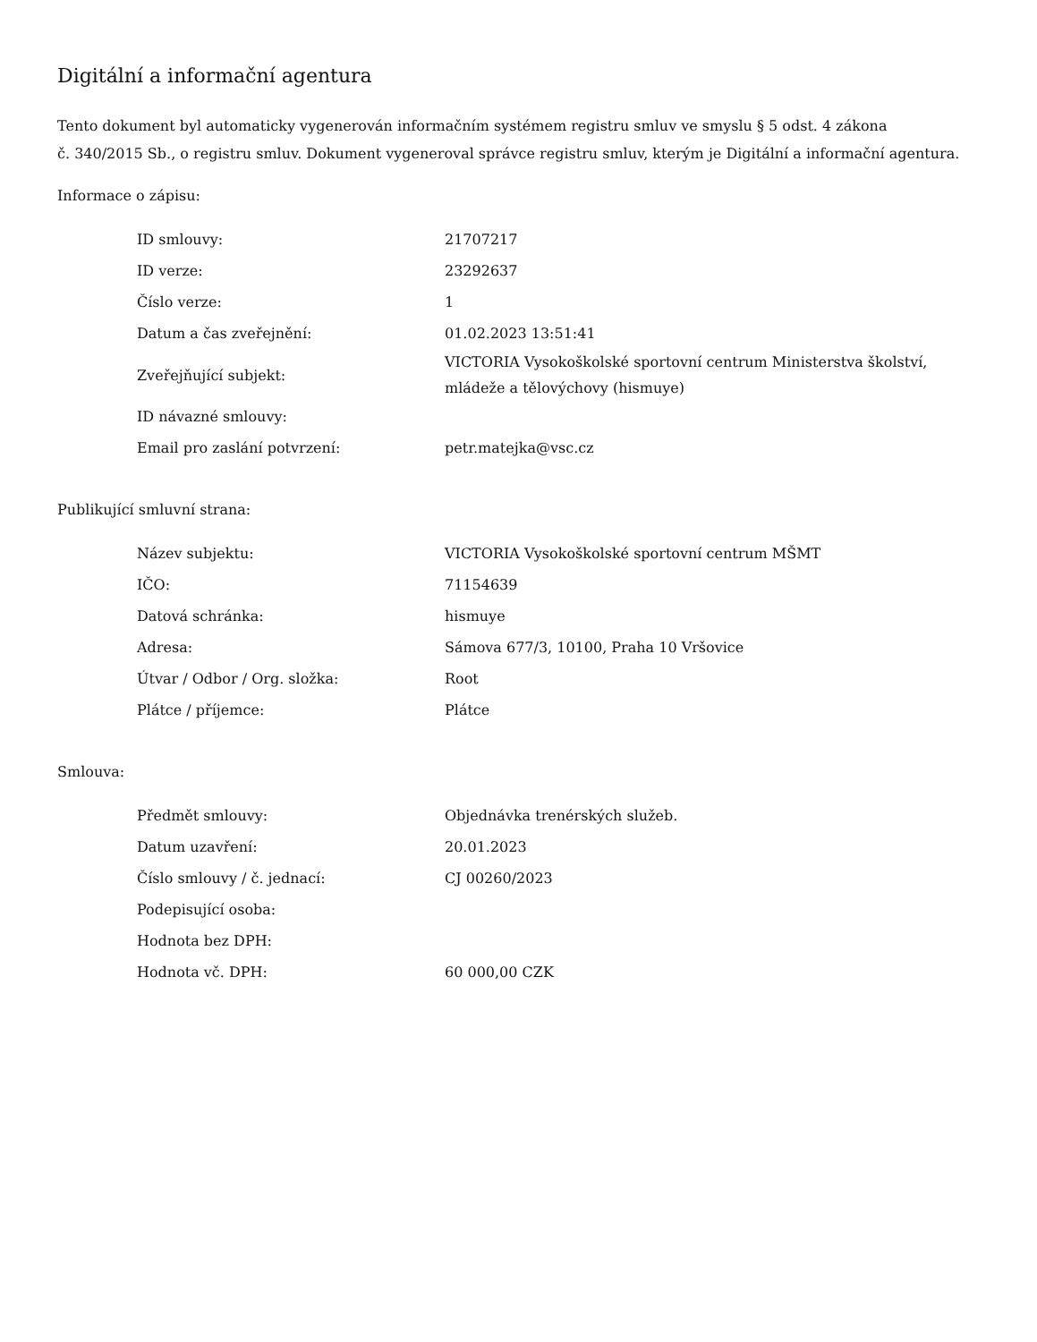Digitální a informační agentura
Tento dokument byl automaticky vygenerován informačním systémem registru smluv ve smyslu § 5 odst. 4 zákona
č. 340/2015 Sb., o registru smluv. Dokument vygeneroval správce registru smluv, kterým je Digitální a informační agentura.
Informace o zápisu:
| ID smlouvy: | 21707217 |
| ID verze: | 23292637 |
| Číslo verze: | 1 |
| Datum a čas zveřejnění: | 01.02.2023 13:51:41 |
| Zveřejňující subjekt: | VICTORIA Vysokoškolské sportovní centrum Ministerstva školství, mládeže a tělovýchovy (hismuye) |
| ID návazné smlouvy: | |
| Email pro zaslání potvrzení: | petr.matejka@vsc.cz |
Publikující smluvní strana:
| Název subjektu: | VICTORIA Vysokoškolské sportovní centrum MŠMT |
| IČO: | 71154639 |
| Datová schránka: | hismuye |
| Adresa: | Sámova 677/3, 10100, Praha 10 Vršovice |
| Útvar / Odbor / Org. složka: | Root |
| Plátce / příjemce: | Plátce |
Smlouva:
| Předmět smlouvy: | Objednávka trenérských služeb. |
| Datum uzavření: | 20.01.2023 |
| Číslo smlouvy / č. jednací: | CJ 00260/2023 |
| Podepisující osoba: | |
| Hodnota bez DPH: | |
| Hodnota vč. DPH: | 60 000,00 CZK |